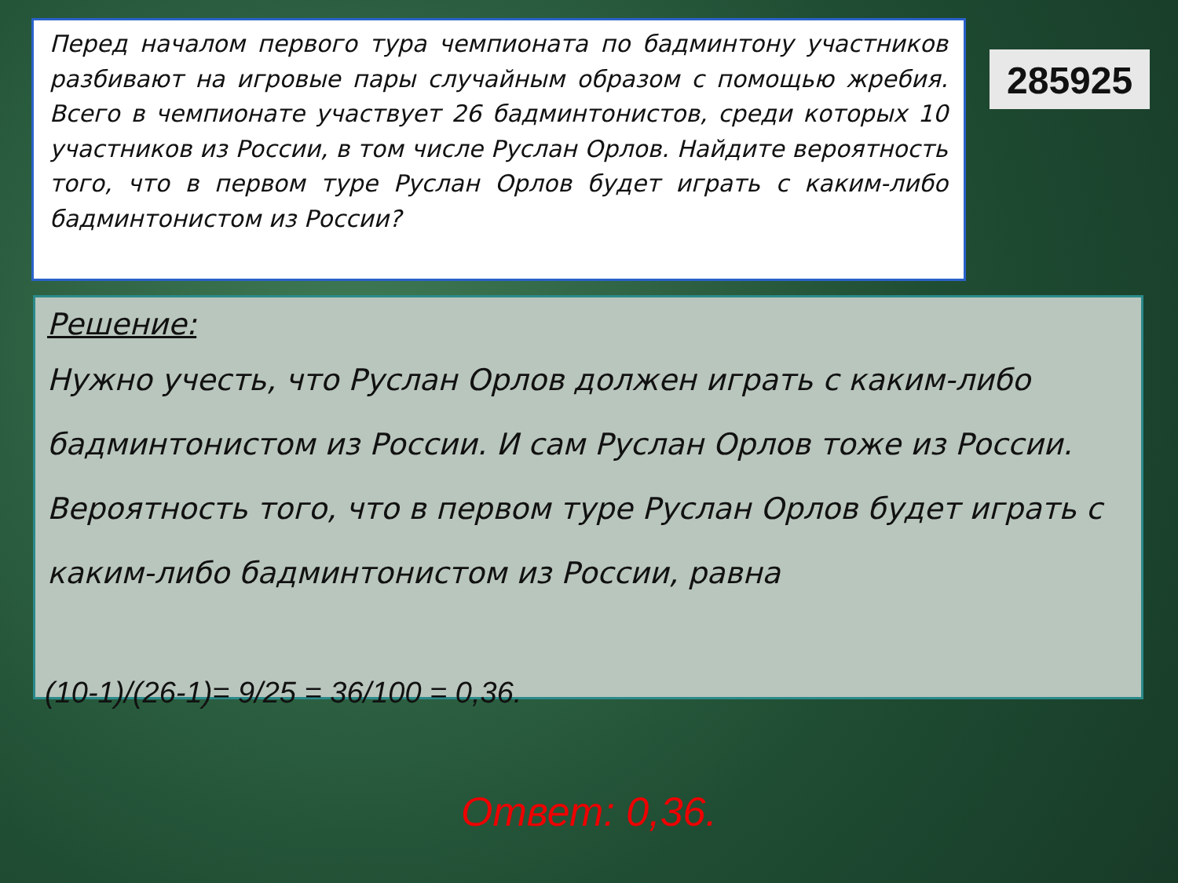Перед началом первого тура чемпионата по бадминтону участников разбивают на игровые пары случайным образом с помощью жребия. Всего в чемпионате участвует 26 бадминтонистов, среди которых 10 участников из России, в том числе Руслан Орлов. Найдите вероятность того, что в первом туре Руслан Орлов будет играть с каким-либо бадминтонистом из России?
285925
Решение:
Нужно учесть, что Руслан Орлов должен играть с каким-либо бадминтонистом из России. И сам Руслан Орлов тоже из России.
Вероятность того, что в первом туре Руслан Орлов будет играть с каким-либо бадминтонистом из России, равна
(10-1)/(26-1)= 9/25 = 36/100 = 0,36.
Ответ: 0,36.